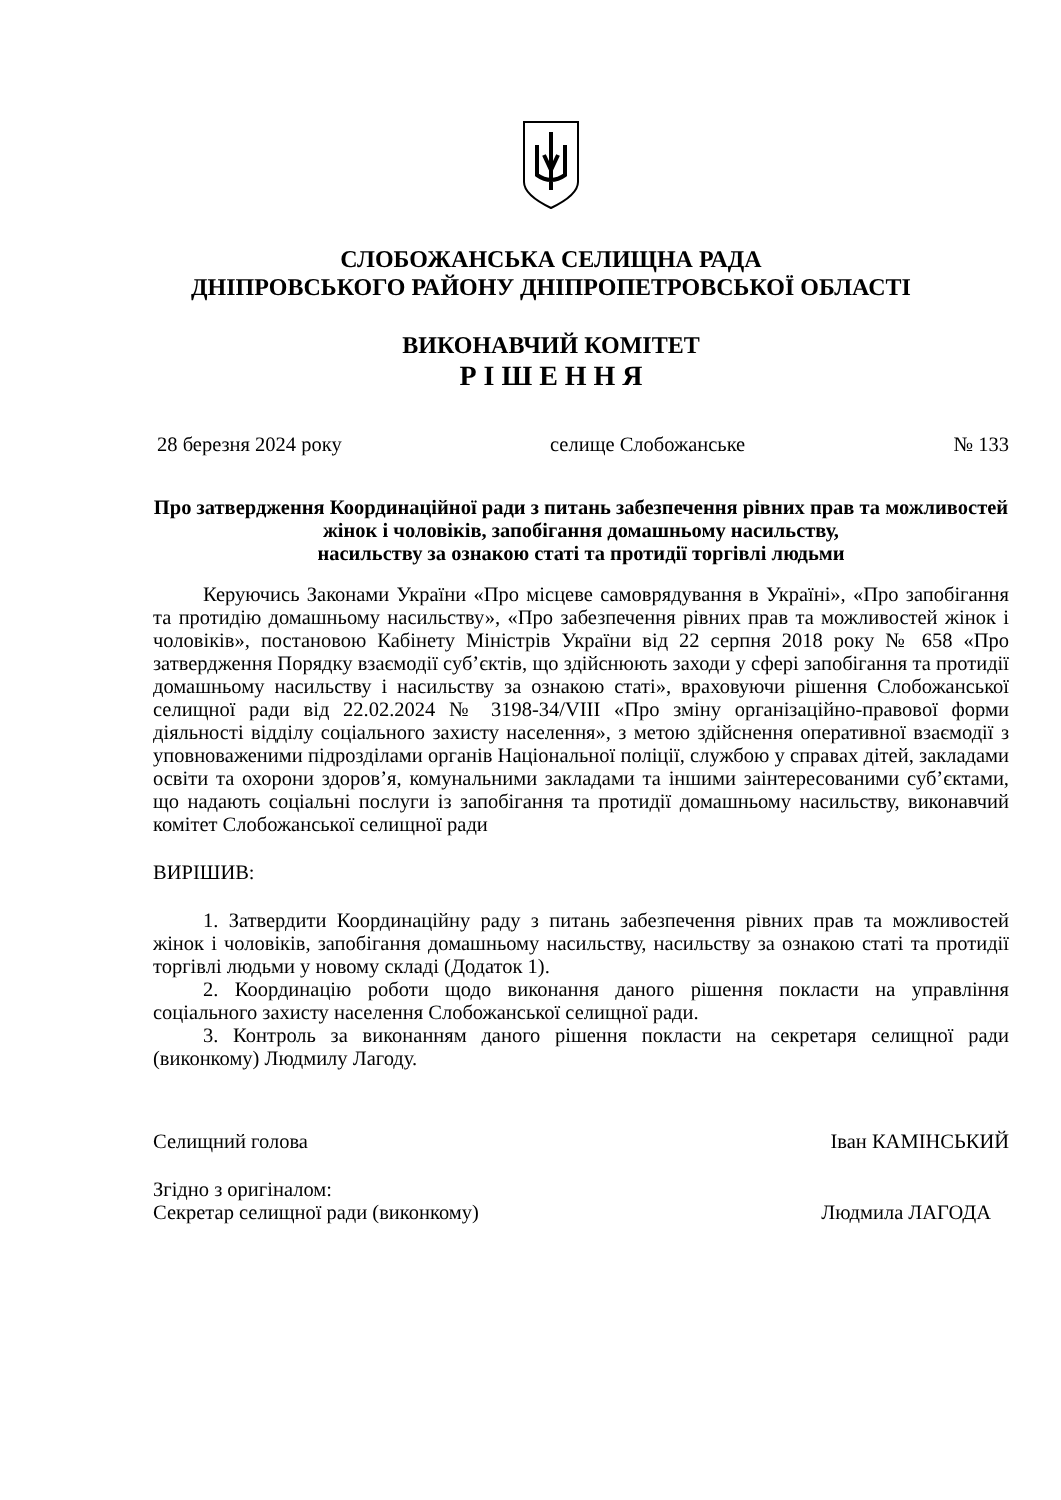СЛОБОЖАНСЬКА СЕЛИЩНА РАДА
ДНІПРОВСЬКОГО РАЙОНУ ДНІПРОПЕТРОВСЬКОЇ ОБЛАСТІ
ВИКОНАВЧИЙ КОМІТЕТ
Р І Ш Е Н Н Я
28 березня 2024 року селище Слобожанське № 133
Про затвердження Координаційної ради з питань забезпечення рівних прав та можливостей жінок і чоловіків, запобігання домашньому насильству,
насильству за ознакою статі та протидії торгівлі людьми
Керуючись Законами України «Про місцеве самоврядування в Україні», «Про запобігання та протидію домашньому насильству», «Про забезпечення рівних прав та можливостей жінок і чоловіків», постановою Кабінету Міністрів України від 22 серпня 2018 року № 658 «Про затвердження Порядку взаємодії суб’єктів, що здійснюють заходи у сфері запобігання та протидії домашньому насильству і насильству за ознакою статі», враховуючи рішення Слобожанської селищної ради від 22.02.2024 № 3198-34/VIII «Про зміну організаційно-правової форми діяльності відділу соціального захисту населення», з метою здійснення оперативної взаємодії з уповноваженими підрозділами органів Національної поліції, службою у справах дітей, закладами освіти та охорони здоров’я, комунальними закладами та іншими заінтересованими суб’єктами, що надають соціальні послуги із запобігання та протидії домашньому насильству, виконавчий комітет Слобожанської селищної ради
ВИРІШИВ:
1. Затвердити Координаційну раду з питань забезпечення рівних прав та можливостей жінок і чоловіків, запобігання домашньому насильству, насильству за ознакою статі та протидії торгівлі людьми у новому складі (Додаток 1).
2. Координацію роботи щодо виконання даного рішення покласти на управління соціального захисту населення Слобожанської селищної ради.
3. Контроль за виконанням даного рішення покласти на секретаря селищної ради (виконкому) Людмилу Лагоду.
Селищний голова Іван КАМІНСЬКИЙ
Згідно з оригіналом:
Секретар селищної ради (виконкому) Людмила ЛАГОДА